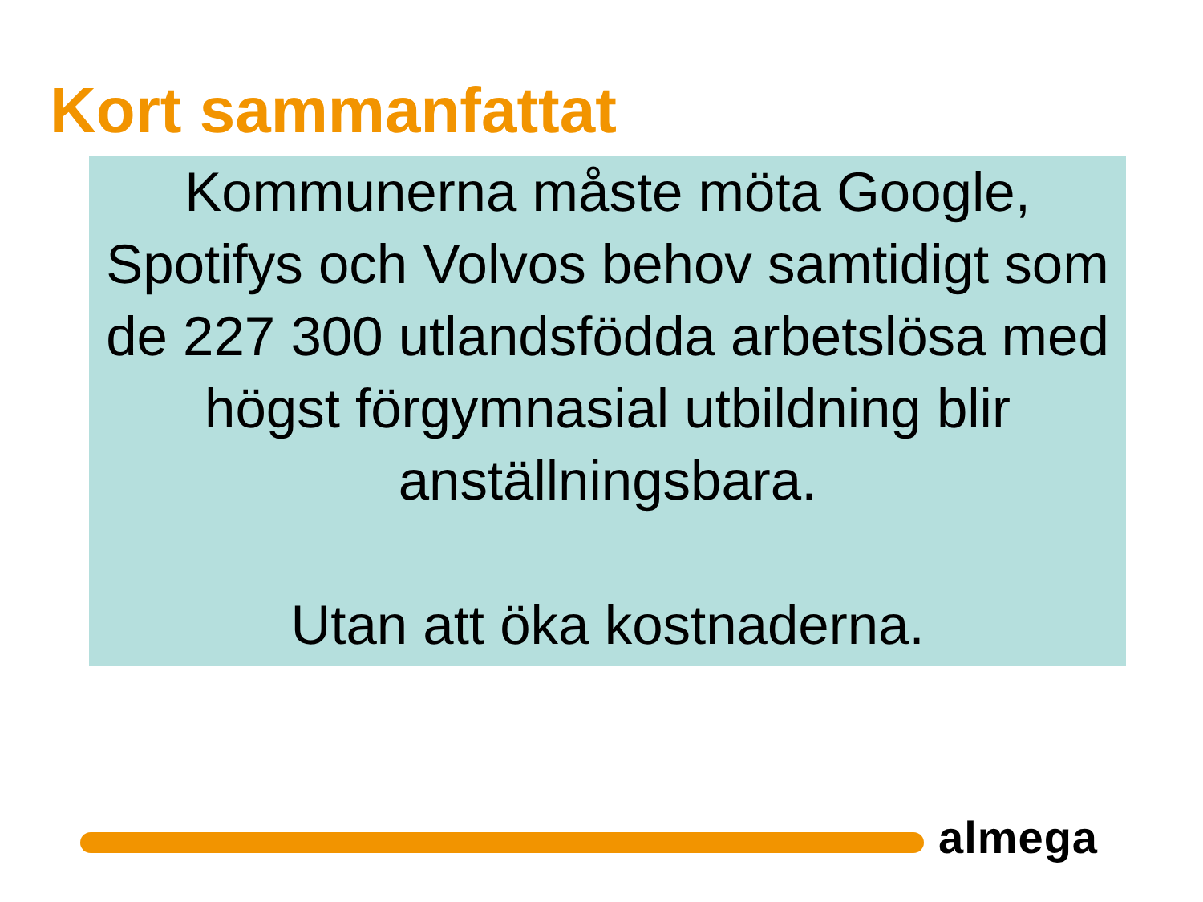Kort sammanfattat
Kommunerna måste möta Google, Spotifys och Volvos behov samtidigt som de 227 300 utlandsfödda arbetslösa med högst förgymnasial utbildning blir anställningsbara.
Utan att öka kostnaderna.
almega